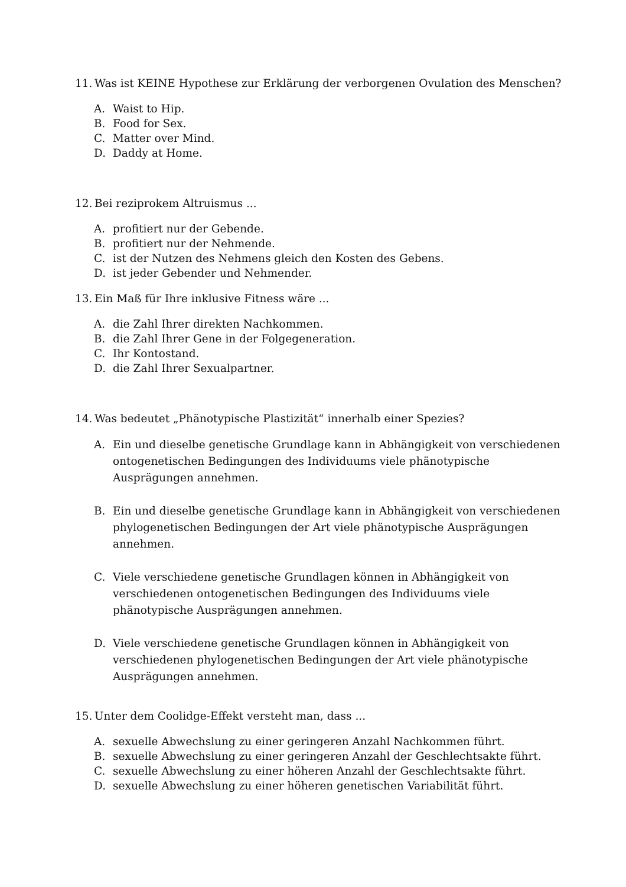11. Was ist KEINE Hypothese zur Erklärung der verborgenen Ovulation des Menschen?
A. Waist to Hip.
B. Food for Sex.
C. Matter over Mind.
D. Daddy at Home.
12. Bei reziprokem Altruismus ...
A. profitiert nur der Gebende.
B. profitiert nur der Nehmende.
C. ist der Nutzen des Nehmens gleich den Kosten des Gebens.
D. ist jeder Gebender und Nehmender.
13. Ein Maß für Ihre inklusive Fitness wäre ...
A. die Zahl Ihrer direkten Nachkommen.
B. die Zahl Ihrer Gene in der Folgegeneration.
C. Ihr Kontostand.
D. die Zahl Ihrer Sexualpartner.
14. Was bedeutet „Phänotypische Plastizität“ innerhalb einer Spezies?
A. Ein und dieselbe genetische Grundlage kann in Abhängigkeit von verschiedenen ontogenetischen Bedingungen des Individuums viele phänotypische Ausprägungen annehmen.
B. Ein und dieselbe genetische Grundlage kann in Abhängigkeit von verschiedenen phylogenetischen Bedingungen der Art viele phänotypische Ausprägungen annehmen.
C. Viele verschiedene genetische Grundlagen können in Abhängigkeit von verschiedenen ontogenetischen Bedingungen des Individuums viele phänotypische Ausprägungen annehmen.
D. Viele verschiedene genetische Grundlagen können in Abhängigkeit von verschiedenen phylogenetischen Bedingungen der Art viele phänotypische Ausprägungen annehmen.
15. Unter dem Coolidge-Effekt versteht man, dass ...
A. sexuelle Abwechslung zu einer geringeren Anzahl Nachkommen führt.
B. sexuelle Abwechslung zu einer geringeren Anzahl der Geschlechtsakte führt.
C. sexuelle Abwechslung zu einer höheren Anzahl der Geschlechtsakte führt.
D. sexuelle Abwechslung zu einer höheren genetischen Variabilität führt.